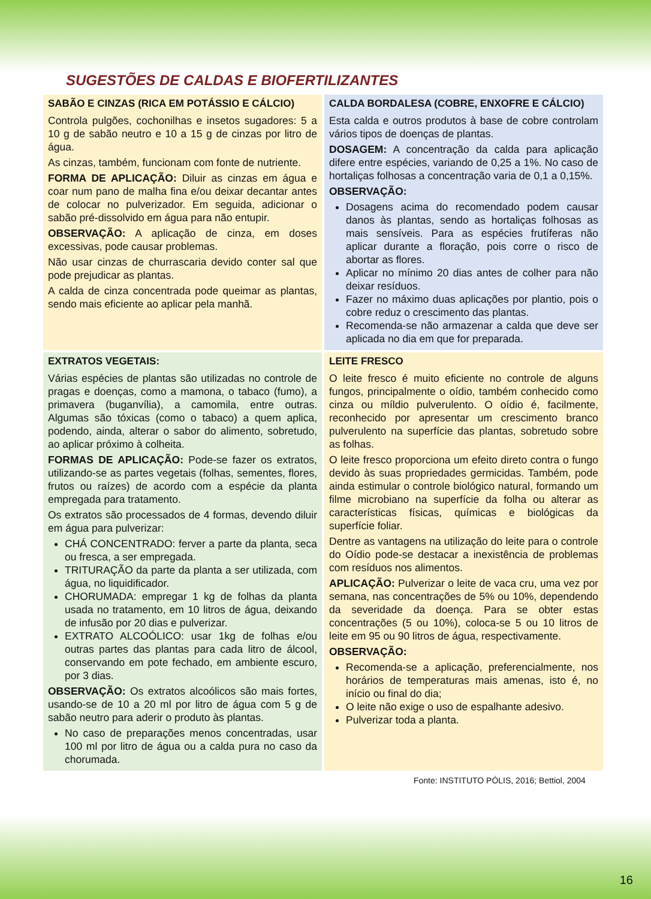SUGESTÕES DE CALDAS E BIOFERTILIZANTES
| SABÃO E CINZAS (RICA EM POTÁSSIO E CÁLCIO) Controla pulgões, cochonilhas e insetos sugadores: 5 a 10 g de sabão neutro e 10 a 15 g de cinzas por litro de água. As cinzas, também, funcionam com fonte de nutriente. FORMA DE APLICAÇÃO: Diluir as cinzas em água e coar num pano de malha fina e/ou deixar decantar antes de colocar no pulverizador. Em seguida, adicionar o sabão pré-dissolvido em água para não entupir. OBSERVAÇÃO: A aplicação de cinza, em doses excessivas, pode causar problemas. Não usar cinzas de churrascaria devido conter sal que pode prejudicar as plantas. A calda de cinza concentrada pode queimar as plantas, sendo mais eficiente ao aplicar pela manhã. | CALDA BORDALESA (COBRE, ENXOFRE E CÁLCIO) Esta calda e outros produtos à base de cobre controlam vários tipos de doenças de plantas. DOSAGEM: A concentração da calda para aplicação difere entre espécies, variando de 0,25 a 1%. No caso de hortaliças folhosas a concentração varia de 0,1 a 0,15%. OBSERVAÇÃO: Dosagens acima do recomendado podem causar danos às plantas, sendo as hortaliças folhosas as mais sensíveis. Para as espécies frutíferas não aplicar durante a floração, pois corre o risco de abortar as flores. Aplicar no mínimo 20 dias antes de colher para não deixar resíduos. Fazer no máximo duas aplicações por plantio, pois o cobre reduz o crescimento das plantas. Recomenda-se não armazenar a calda que deve ser aplicada no dia em que for preparada. |
| EXTRATOS VEGETAIS: Várias espécies de plantas são utilizadas no controle de pragas e doenças, como a mamona, o tabaco (fumo), a primavera (buganvília), a camomila, entre outras. Algumas são tóxicas (como o tabaco) a quem aplica, podendo, ainda, alterar o sabor do alimento, sobretudo, ao aplicar próximo à colheita. FORMAS DE APLICAÇÃO: Pode-se fazer os extratos, utilizando-se as partes vegetais (folhas, sementes, flores, frutos ou raízes) de acordo com a espécie da planta empregada para tratamento. Os extratos são processados de 4 formas, devendo diluir em água para pulverizar: CHÁ CONCENTRADO: ferver a parte da planta, seca ou fresca, a ser empregada. TRITURAÇÃO da parte da planta a ser utilizada, com água, no liquidificador. CHORUMADA: empregar 1 kg de folhas da planta usada no tratamento, em 10 litros de água, deixando de infusão por 20 dias e pulverizar. EXTRATO ALCOÓLICO: usar 1kg de folhas e/ou outras partes das plantas para cada litro de álcool, conservando em pote fechado, em ambiente escuro, por 3 dias. OBSERVAÇÃO: Os extratos alcoólicos são mais fortes, usando-se de 10 a 20 ml por litro de água com 5 g de sabão neutro para aderir o produto às plantas. No caso de preparações menos concentradas, usar 100 ml por litro de água ou a calda pura no caso da chorumada. | LEITE FRESCO O leite fresco é muito eficiente no controle de alguns fungos, principalmente o oídio, também conhecido como cinza ou míldio pulverulento. O oídio é, facilmente, reconhecido por apresentar um crescimento branco pulverulento na superfície das plantas, sobretudo sobre as folhas. O leite fresco proporciona um efeito direto contra o fungo devido às suas propriedades germicidas. Também, pode ainda estimular o controle biológico natural, formando um filme microbiano na superfície da folha ou alterar as características físicas, químicas e biológicas da superfície foliar. Dentre as vantagens na utilização do leite para o controle do Oídio pode-se destacar a inexistência de problemas com resíduos nos alimentos. APLICAÇÃO: Pulverizar o leite de vaca cru, uma vez por semana, nas concentrações de 5% ou 10%, dependendo da severidade da doença. Para se obter estas concentrações (5 ou 10%), coloca-se 5 ou 10 litros de leite em 95 ou 90 litros de água, respectivamente. OBSERVAÇÃO: Recomenda-se a aplicação, preferencialmente, nos horários de temperaturas mais amenas, isto é, no início ou final do dia; O leite não exige o uso de espalhante adesivo. Pulverizar toda a planta. |
Fonte: INSTITUTO PÓLIS, 2016; Bettiol, 2004
16